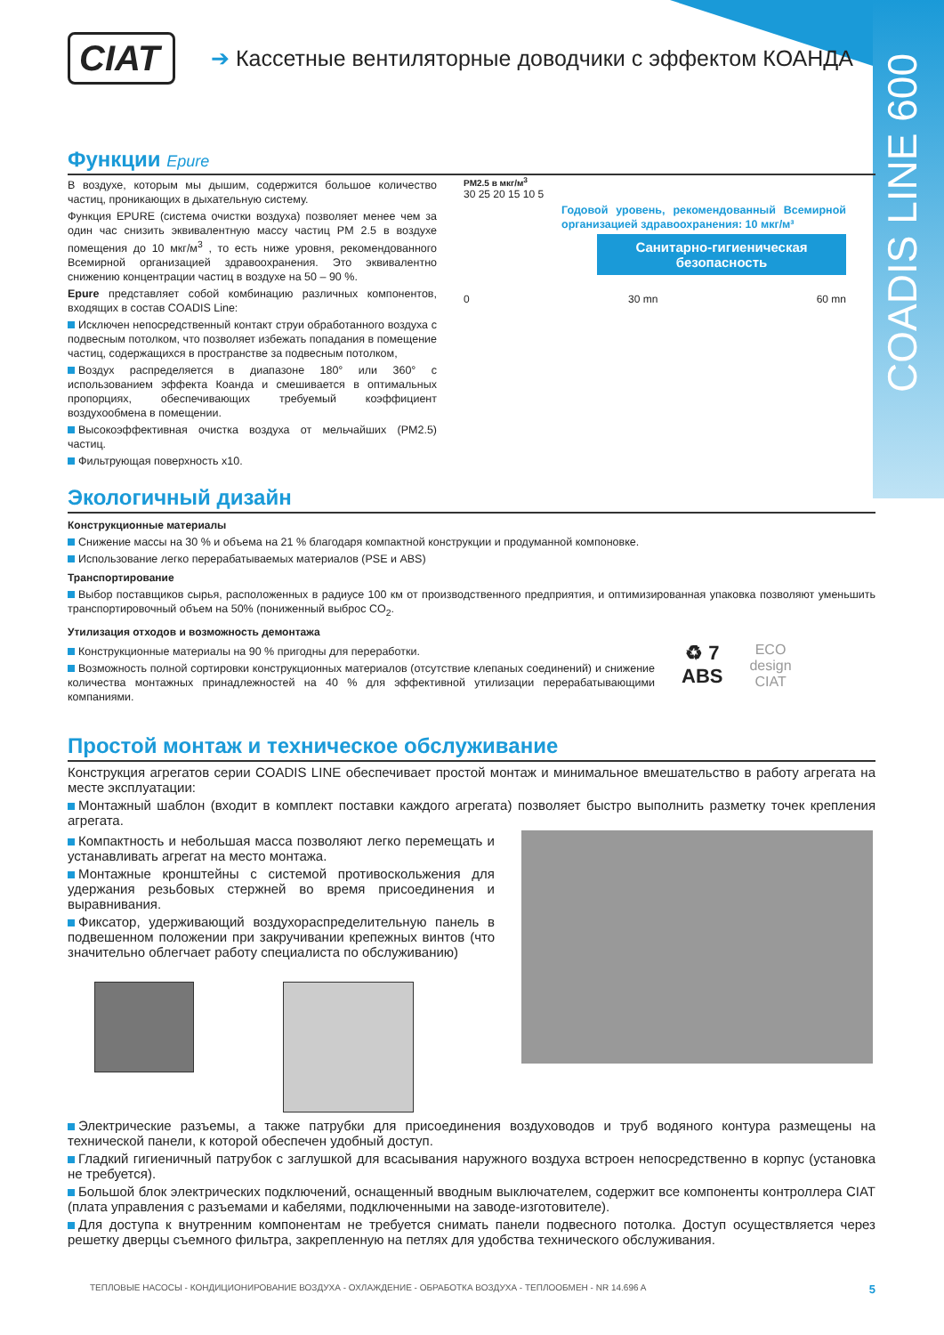COADIS LINE 600
CIAT
➔ Кассетные вентиляторные доводчики с эффектом КОАНДА
Функции Epure
В воздухе, которым мы дышим, содержится большое количество частиц, проникающих в дыхательную систему.
Функция EPURE (система очистки воздуха) позволяет менее чем за один час снизить эквивалентную массу частиц PM 2.5 в воздухе помещения до 10 мкг/м<sup>3</sup> , то есть ниже уровня, рекомендованного Всемирной организацией здравоохранения. Это эквивалентно снижению концентрации частиц в воздухе на 50 – 90 %.
Epure представляет собой комбинацию различных компонентов, входящих в состав COADIS Line:
Исключен непосредственный контакт струи обработанного воздуха с подвесным потолком, что позволяет избежать попадания в помещение частиц, содержащихся в пространстве за подвесным потолком,
Воздух распределяется в диапазоне 180° или 360° с использованием эффекта Коанда и смешивается в оптимальных пропорциях, обеспечивающих требуемый коэффициент воздухообмена в помещении.
Высокоэффективная очистка воздуха от мельчайших (PM2.5) частиц.
Фильтрующая поверхность x10.
PM2.5 в мкг/м<sup>3</sup>
30 25 20 15 10 5
Годовой уровень, рекомендованный Всемирной организацией здравоохранения: 10 мкг/м³
Санитарно-гигиеническая безопасность
0 30 mn 60 mn
Экологичный дизайн
Конструкционные материалы
Снижение массы на 30 % и объема на 21 % благодаря компактной конструкции и продуманной компоновке.
Использование легко перерабатываемых материалов (PSE и ABS)
Транспортирование
Выбор поставщиков сырья, расположенных в радиусе 100 км от производственного предприятия, и оптимизированная упаковка позволяют уменьшить транспортировочный объем на 50% (пониженный выброс CO<sub>2</sub>.
Утилизация отходов и возможность демонтажа
Конструкционные материалы на 90 % пригодны для переработки.
Возможность полной сортировки конструкционных материалов (отсутствие клепаных соединений) и снижение количества монтажных принадлежностей на 40 % для эффективной утилизации перерабатывающими компаниями.
♻ 7
ABS
ECO
design
CIAT
Простой монтаж и техническое обслуживание
Конструкция агрегатов серии COADIS LINE обеспечивает простой монтаж и минимальное вмешательство в работу агрегата на месте эксплуатации:
Монтажный шаблон (входит в комплект поставки каждого агрегата) позволяет быстро выполнить разметку точек крепления агрегата.
Компактность и небольшая масса позволяют легко перемещать и устанавливать агрегат на место монтажа.
Монтажные кронштейны с системой противоскольжения для удержания резьбовых стержней во время присоединения и выравнивания.
Фиксатор, удерживающий воздухораспределительную панель в подвешенном положении при закручивании крепежных винтов (что значительно облегчает работу специалиста по обслуживанию)
Электрические разъемы, а также патрубки для присоединения воздуховодов и труб водяного контура размещены на технической панели, к которой обеспечен удобный доступ.
Гладкий гигиеничный патрубок с заглушкой для всасывания наружного воздуха встроен непосредственно в корпус (установка не требуется).
Большой блок электрических подключений, оснащенный вводным выключателем, содержит все компоненты контроллера CIAT (плата управления с разъемами и кабелями, подключенными на заводе-изготовителе).
Для доступа к внутренним компонентам не требуется снимать панели подвесного потолка. Доступ осуществляется через решетку дверцы съемного фильтра, закрепленную на петлях для удобства технического обслуживания.
ТЕПЛОВЫЕ НАСОСЫ - КОНДИЦИОНИРОВАНИЕ ВОЗДУХА - ОХЛАЖДЕНИЕ - ОБРАБОТКА ВОЗДУХА - ТЕПЛООБМЕН - NR 14.696 A 5